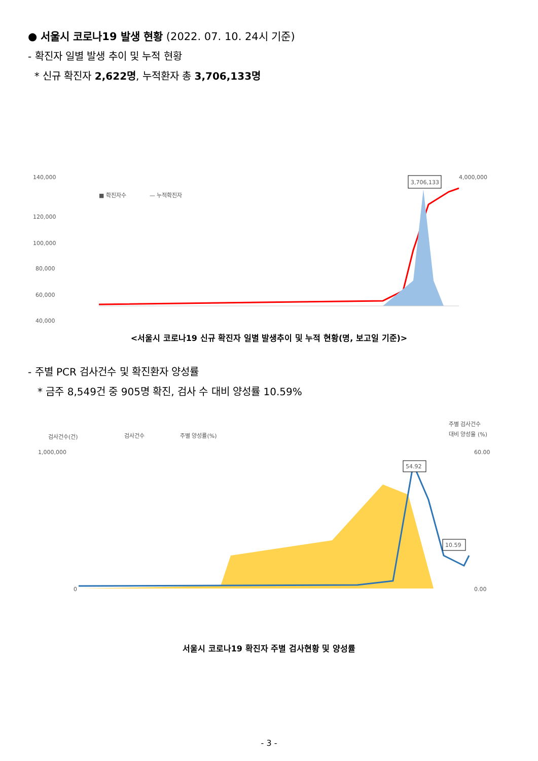● 서울시 코로나19 발생 현황 (2022. 07. 10. 24시 기준)
- 확진자 일별 발생 추이 및 누적 현황
* 신규 확진자 2,622명, 누적환자 총 3,706,133명
140,000
■ 확진자수
— 누적확진자
120,000
100,000
80,000
60,000
40,000
3,706,133
4,000,000
<서울시 코로나19 신규 확진자 일별 발생추이 및 누적 현황(명, 보고일 기준)>
- 주별 PCR 검사건수 및 확진환자 양성률
* 금주 8,549건 중 905명 확진, 검사 수 대비 양성률 10.59%
검사건수(건)
검사건수
주별 양성률(%)
주별 검사건수
대비 양성율 (%)
1,000,000
60.00
0
0.00
54.92
10.59
서울시 코로나19 확진자 주별 검사현황 및 양성률
- 3 -